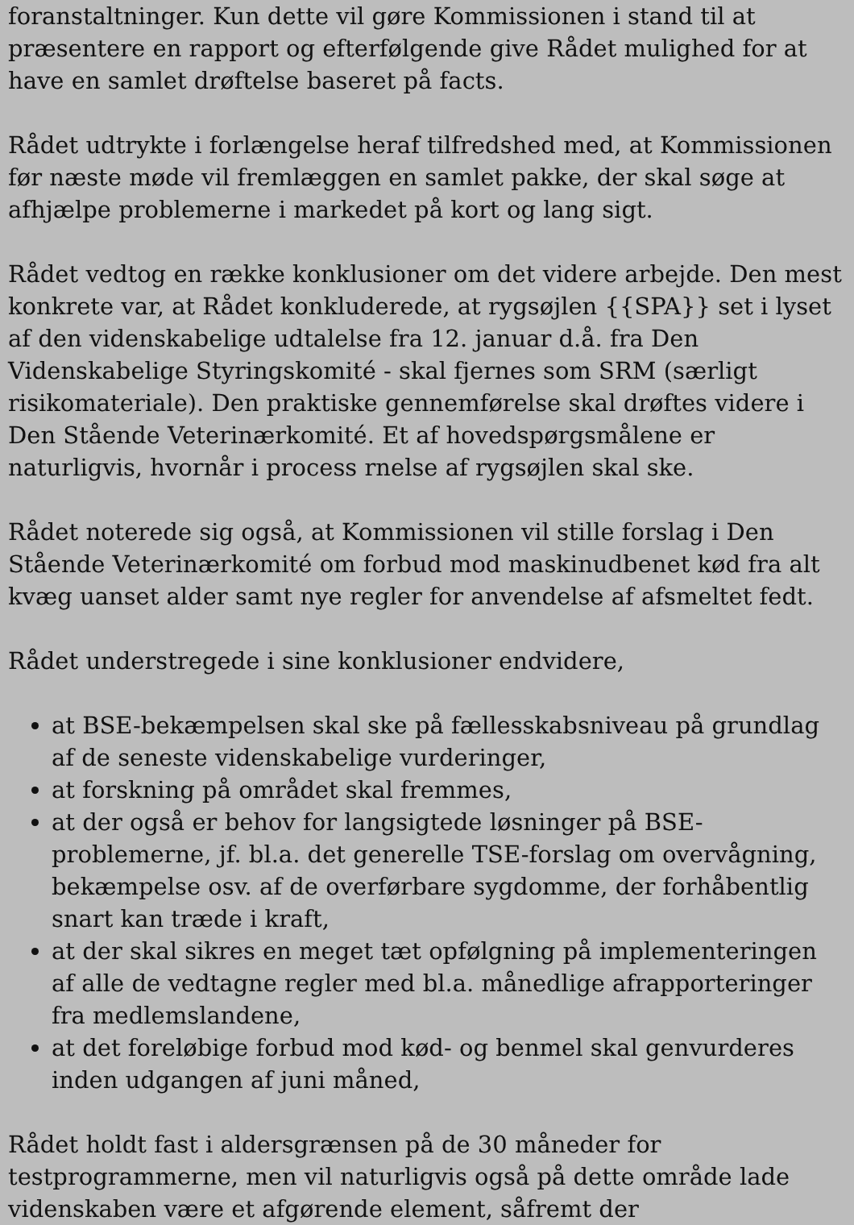foranstaltninger. Kun dette vil gøre Kommissionen i stand til at præsentere en rapport og efterfølgende give Rådet mulighed for at have en samlet drøftelse baseret på facts.
Rådet udtrykte i forlængelse heraf tilfredshed med, at Kommissionen før næste møde vil fremlæggen en samlet pakke, der skal søge at afhjælpe problemerne i markedet på kort og lang sigt.
Rådet vedtog en række konklusioner om det videre arbejde. Den mest konkrete var, at Rådet konkluderede, at rygsøjlen {{SPA}} set i lyset af den videnskabelige udtalelse fra 12. januar d.å. fra Den Videnskabelige Styringskomité - skal fjernes som SRM (særligt risikomateriale). Den praktiske gennemførelse skal drøftes videre i Den Stående Veterinærkomité. Et af hovedspørgsmålene er naturligvis, hvornår i process rnelse af rygsøjlen skal ske.
Rådet noterede sig også, at Kommissionen vil stille forslag i Den Stående Veterinærkomité om forbud mod maskinudbenet kød fra alt kvæg uanset alder samt nye regler for anvendelse af afsmeltet fedt.
Rådet understregede i sine konklusioner endvidere,
at BSE-bekæmpelsen skal ske på fællesskabsniveau på grundlag af de seneste videnskabelige vurderinger,
at forskning på området skal fremmes,
at der også er behov for langsigtede løsninger på BSE-problemerne, jf. bl.a. det generelle TSE-forslag om overvågning, bekæmpelse osv. af de overførbare sygdomme, der forhåbentlig snart kan træde i kraft,
at der skal sikres en meget tæt opfølgning på implementeringen af alle de vedtagne regler med bl.a. månedlige afrapporteringer fra medlemslandene,
at det foreløbige forbud mod kød- og benmel skal genvurderes inden udgangen af juni måned,
Rådet holdt fast i aldersgrænsen på de 30 måneder for testprogrammerne, men vil naturligvis også på dette område lade videnskaben være et afgørende element, såfremt der